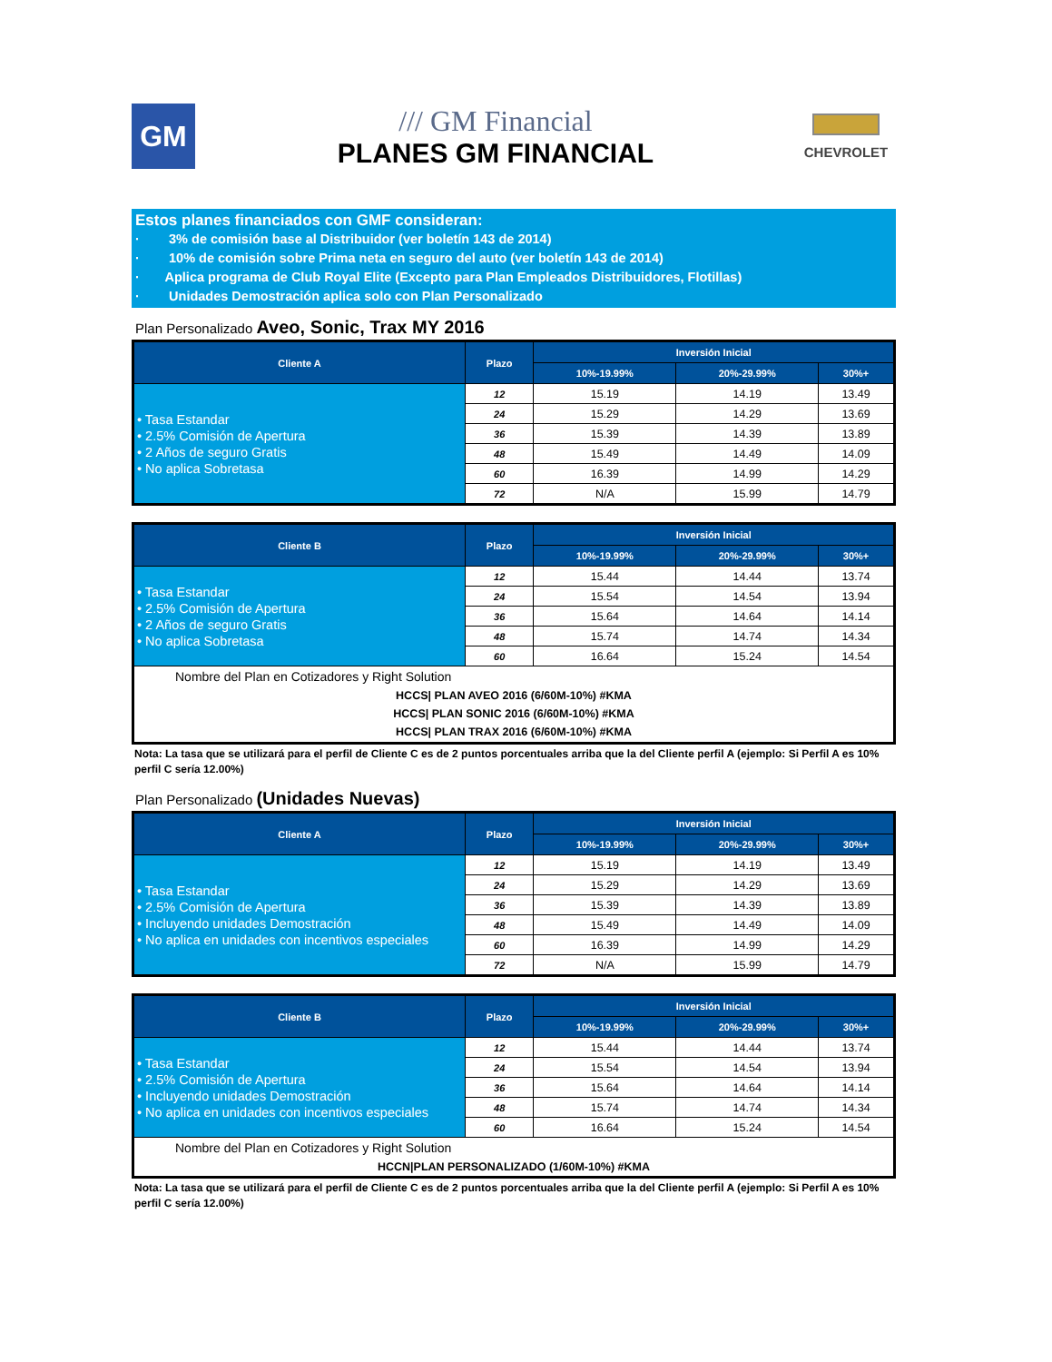GM
/// GM Financial
PLANES GM FINANCIAL
CHEVROLET
Estos planes financiados con GMF consideran:
· 3% de comisión base al Distribuidor (ver boletín 143 de 2014)
· 10% de comisión sobre Prima neta en seguro del auto (ver boletín 143 de 2014)
· Aplica programa de Club Royal Elite (Excepto para Plan Empleados Distribuidores, Flotillas)
· Unidades Demostración aplica solo con Plan Personalizado
Plan Personalizado Aveo, Sonic, Trax MY 2016
| Cliente A | Plazo | Inversión Inicial | | |
| --- | --- | --- | --- | --- |
| | | 10%-19.99% | 20%-29.99% | 30%+ |
| • Tasa Estandar • 2.5% Comisión de Apertura • 2 Años de seguro Gratis • No aplica Sobretasa | 12 | 15.19 | 14.19 | 13.49 |
| | 24 | 15.29 | 14.29 | 13.69 |
| | 36 | 15.39 | 14.39 | 13.89 |
| | 48 | 15.49 | 14.49 | 14.09 |
| | 60 | 16.39 | 14.99 | 14.29 |
| | 72 | N/A | 15.99 | 14.79 |
| Cliente B | Plazo | Inversión Inicial | | |
| --- | --- | --- | --- | --- |
| | | 10%-19.99% | 20%-29.99% | 30%+ |
| • Tasa Estandar • 2.5% Comisión de Apertura • 2 Años de seguro Gratis • No aplica Sobretasa | 12 | 15.44 | 14.44 | 13.74 |
| | 24 | 15.54 | 14.54 | 13.94 |
| | 36 | 15.64 | 14.64 | 14.14 |
| | 48 | 15.74 | 14.74 | 14.34 |
| | 60 | 16.64 | 15.24 | 14.54 |
| Nombre del Plan en Cotizadores y Right Solution | | | | |
| HCCS/ PLAN AVEO 2016 (6/60M-10%) #KMA HCCS/ PLAN SONIC 2016 (6/60M-10%) #KMA HCCS/ PLAN TRAX 2016 (6/60M-10%) #KMA | | | | |
Nota: La tasa que se utilizará para el perfil de Cliente C es de 2 puntos porcentuales arriba que la del Cliente perfil A (ejemplo: Si Perfil A es 10% perfil C sería 12.00%)
Plan Personalizado (Unidades Nuevas)
| Cliente A | Plazo | Inversión Inicial | | |
| --- | --- | --- | --- | --- |
| | | 10%-19.99% | 20%-29.99% | 30%+ |
| • Tasa Estandar • 2.5% Comisión de Apertura • Incluyendo unidades Demostración • No aplica en unidades con incentivos especiales | 12 | 15.19 | 14.19 | 13.49 |
| | 24 | 15.29 | 14.29 | 13.69 |
| | 36 | 15.39 | 14.39 | 13.89 |
| | 48 | 15.49 | 14.49 | 14.09 |
| | 60 | 16.39 | 14.99 | 14.29 |
| | 72 | N/A | 15.99 | 14.79 |
| Cliente B | Plazo | Inversión Inicial | | |
| --- | --- | --- | --- | --- |
| | | 10%-19.99% | 20%-29.99% | 30%+ |
| • Tasa Estandar • 2.5% Comisión de Apertura • Incluyendo unidades Demostración • No aplica en unidades con incentivos especiales | 12 | 15.44 | 14.44 | 13.74 |
| | 24 | 15.54 | 14.54 | 13.94 |
| | 36 | 15.64 | 14.64 | 14.14 |
| | 48 | 15.74 | 14.74 | 14.34 |
| | 60 | 16.64 | 15.24 | 14.54 |
| Nombre del Plan en Cotizadores y Right Solution | | | | |
| HCCN/PLAN PERSONALIZADO (1/60M-10%) #KMA | | | | |
Nota: La tasa que se utilizará para el perfil de Cliente C es de 2 puntos porcentuales arriba que la del Cliente perfil A (ejemplo: Si Perfil A es 10% perfil C sería 12.00%)